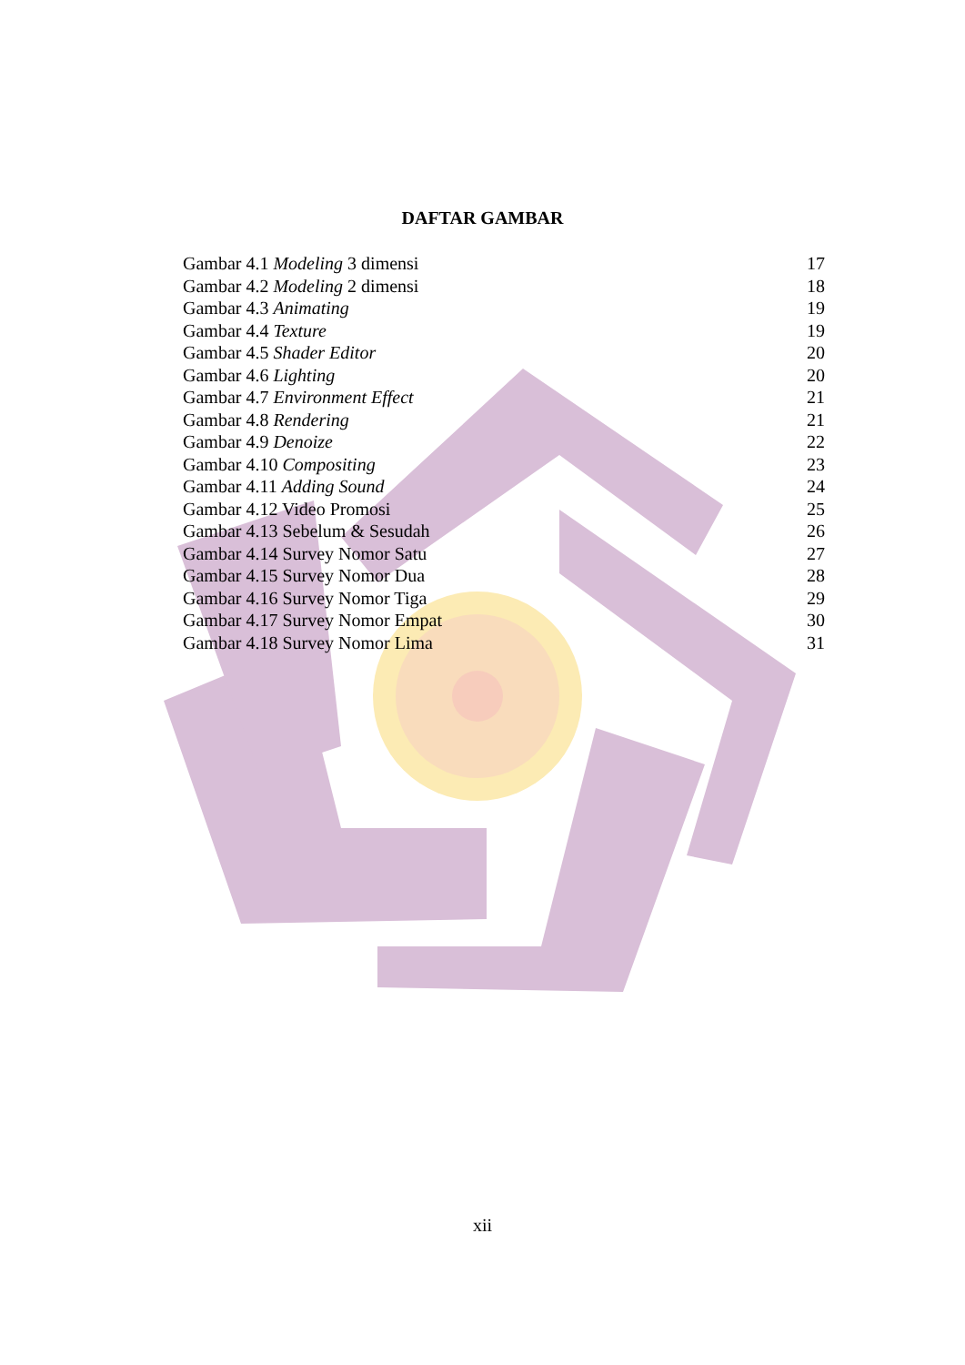DAFTAR GAMBAR
| Gambar 4.1 Modeling 3 dimensi | 17 |
| Gambar 4.2 Modeling 2 dimensi | 18 |
| Gambar 4.3 Animating | 19 |
| Gambar 4.4 Texture | 19 |
| Gambar 4.5 Shader Editor | 20 |
| Gambar 4.6 Lighting | 20 |
| Gambar 4.7 Environment Effect | 21 |
| Gambar 4.8 Rendering | 21 |
| Gambar 4.9 Denoize | 22 |
| Gambar 4.10 Compositing | 23 |
| Gambar 4.11 Adding Sound | 24 |
| Gambar 4.12 Video Promosi | 25 |
| Gambar 4.13 Sebelum & Sesudah | 26 |
| Gambar 4.14 Survey Nomor Satu | 27 |
| Gambar 4.15 Survey Nomor Dua | 28 |
| Gambar 4.16 Survey Nomor Tiga | 29 |
| Gambar 4.17 Survey Nomor Empat | 30 |
| Gambar 4.18 Survey Nomor Lima | 31 |
xii